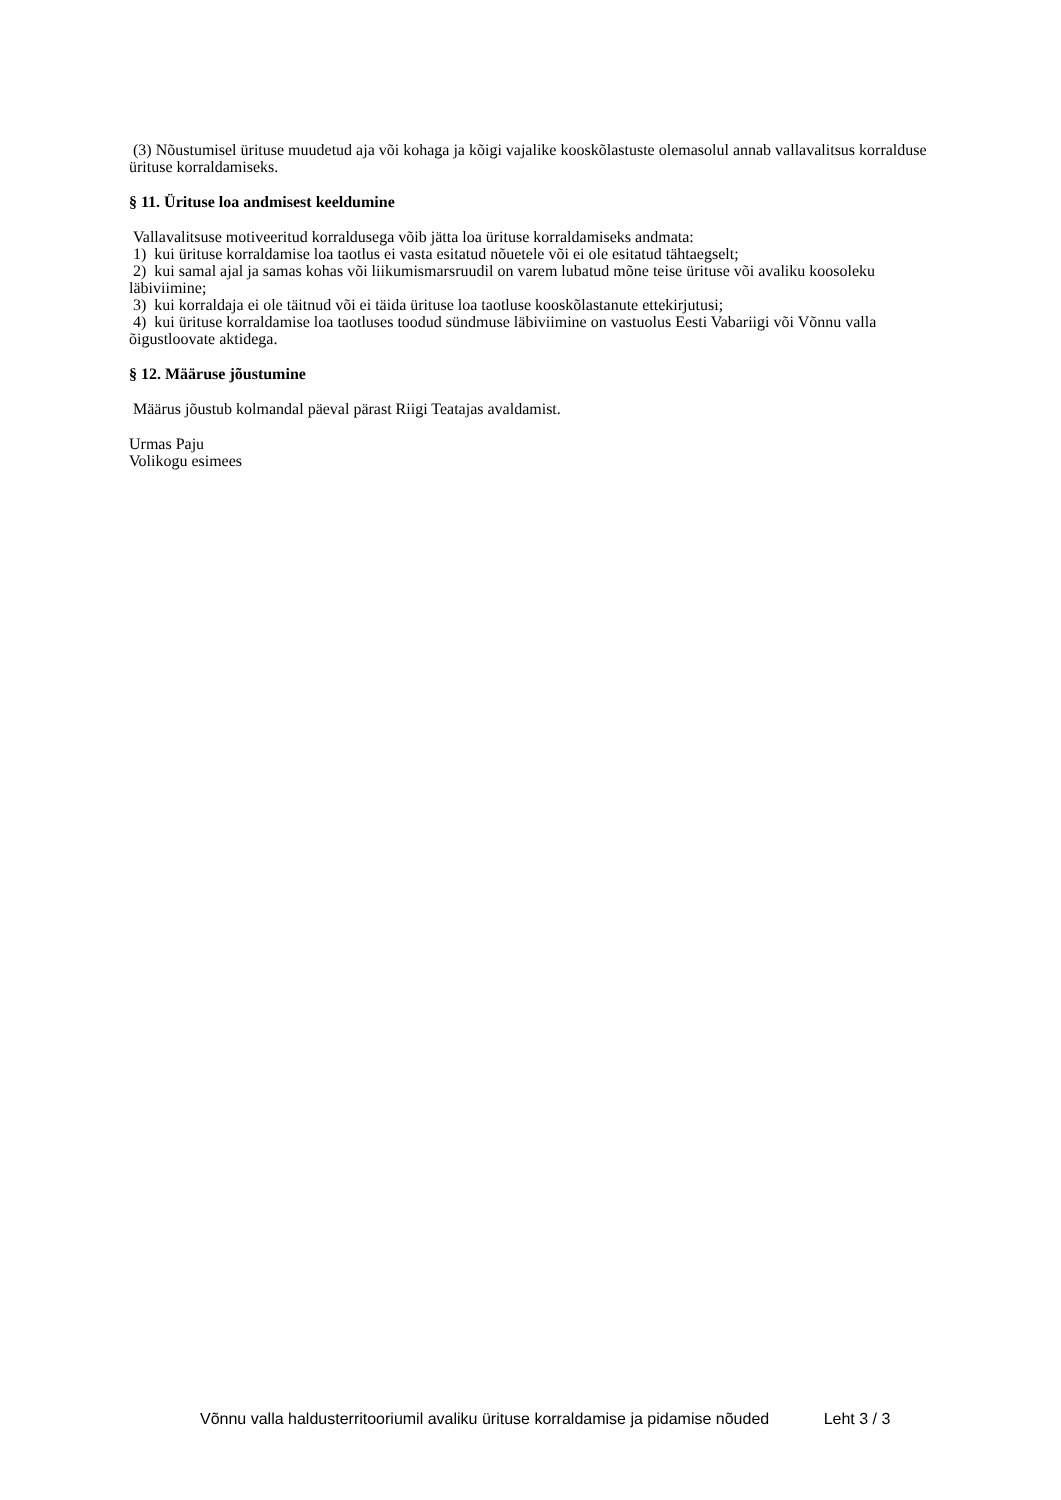(3) Nõustumisel ürituse muudetud aja või kohaga ja kõigi vajalike kooskõlastuste olemasolul annab vallavalitsus korralduse ürituse korraldamiseks.
§ 11. Ürituse loa andmisest keeldumine
Vallavalitsuse motiveeritud korraldusega võib jätta loa ürituse korraldamiseks andmata:
1) kui ürituse korraldamise loa taotlus ei vasta esitatud nõuetele või ei ole esitatud tähtaegselt;
2) kui samal ajal ja samas kohas või liikumismarsruudil on varem lubatud mõne teise ürituse või avaliku koosoleku läbiviimine;
3) kui korraldaja ei ole täitnud või ei täida ürituse loa taotluse kooskõlastanute ettekirjutusi;
4) kui ürituse korraldamise loa taotluses toodud sündmuse läbiviimine on vastuolus Eesti Vabariigi või Võnnu valla õigustloovate aktidega.
§ 12. Määruse jõustumine
Määrus jõustub kolmandal päeval pärast Riigi Teatajas avaldamist.
Urmas Paju
Volikogu esimees
Võnnu valla haldusterritooriumil avaliku ürituse korraldamise ja pidamise nõuded Leht 3 / 3